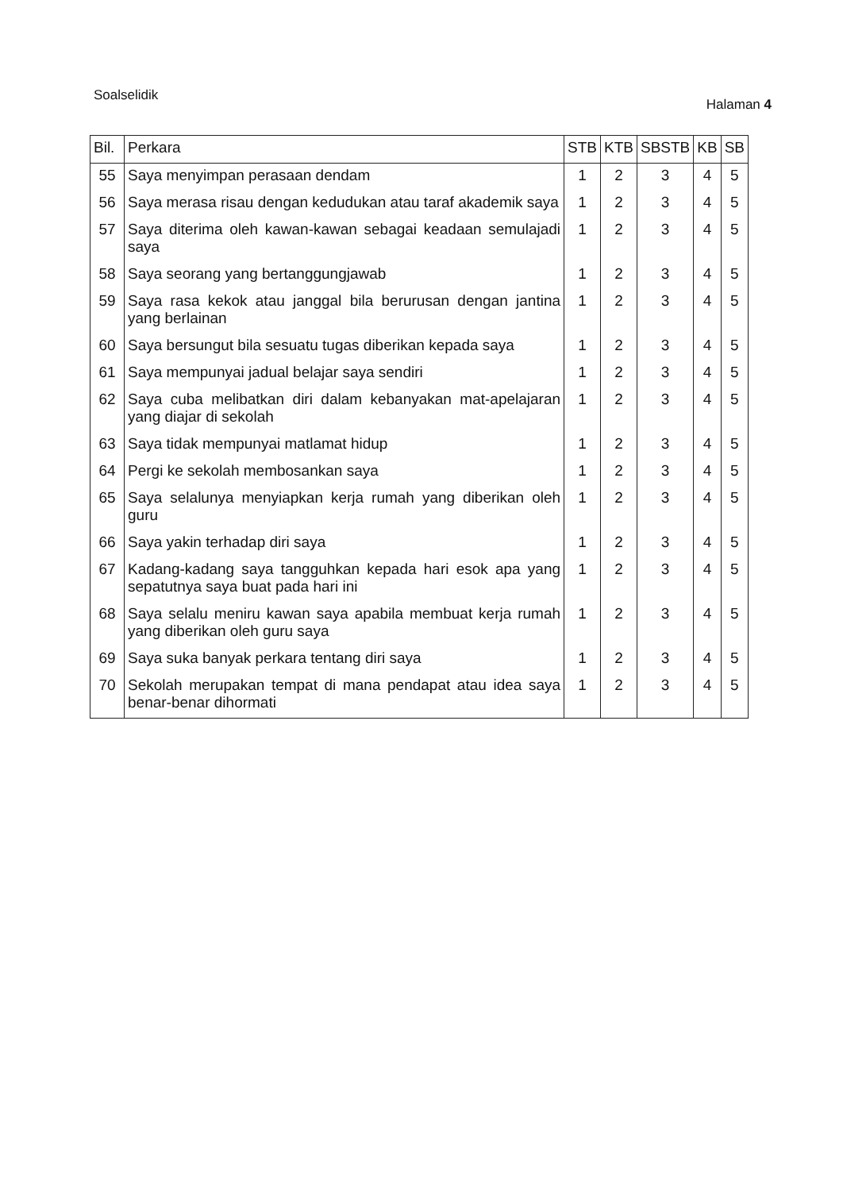Soalselidik Halaman 4
| Bil. | Perkara | STB | KTB | SBSTB | KB | SB |
| --- | --- | --- | --- | --- | --- | --- |
| 55 | Saya menyimpan perasaan dendam | 1 | 2 | 3 | 4 | 5 |
| 56 | Saya merasa risau dengan kedudukan atau taraf akademik saya | 1 | 2 | 3 | 4 | 5 |
| 57 | Saya diterima oleh kawan-kawan sebagai keadaan semulajadi saya | 1 | 2 | 3 | 4 | 5 |
| 58 | Saya seorang yang bertanggungjawab | 1 | 2 | 3 | 4 | 5 |
| 59 | Saya rasa kekok atau janggal bila berurusan dengan jantina yang berlainan | 1 | 2 | 3 | 4 | 5 |
| 60 | Saya bersungut bila sesuatu tugas diberikan kepada saya | 1 | 2 | 3 | 4 | 5 |
| 61 | Saya mempunyai jadual belajar saya sendiri | 1 | 2 | 3 | 4 | 5 |
| 62 | Saya cuba melibatkan diri dalam kebanyakan mat-apelajaran yang diajar di sekolah | 1 | 2 | 3 | 4 | 5 |
| 63 | Saya tidak mempunyai matlamat hidup | 1 | 2 | 3 | 4 | 5 |
| 64 | Pergi ke sekolah membosankan saya | 1 | 2 | 3 | 4 | 5 |
| 65 | Saya selalunya menyiapkan kerja rumah yang diberikan oleh guru | 1 | 2 | 3 | 4 | 5 |
| 66 | Saya yakin terhadap diri saya | 1 | 2 | 3 | 4 | 5 |
| 67 | Kadang-kadang saya tangguhkan kepada hari esok apa yang sepatutnya saya buat pada hari ini | 1 | 2 | 3 | 4 | 5 |
| 68 | Saya selalu meniru kawan saya apabila membuat kerja rumah yang diberikan oleh guru saya | 1 | 2 | 3 | 4 | 5 |
| 69 | Saya suka banyak perkara tentang diri saya | 1 | 2 | 3 | 4 | 5 |
| 70 | Sekolah merupakan tempat di mana pendapat atau idea saya benar-benar dihormati | 1 | 2 | 3 | 4 | 5 |